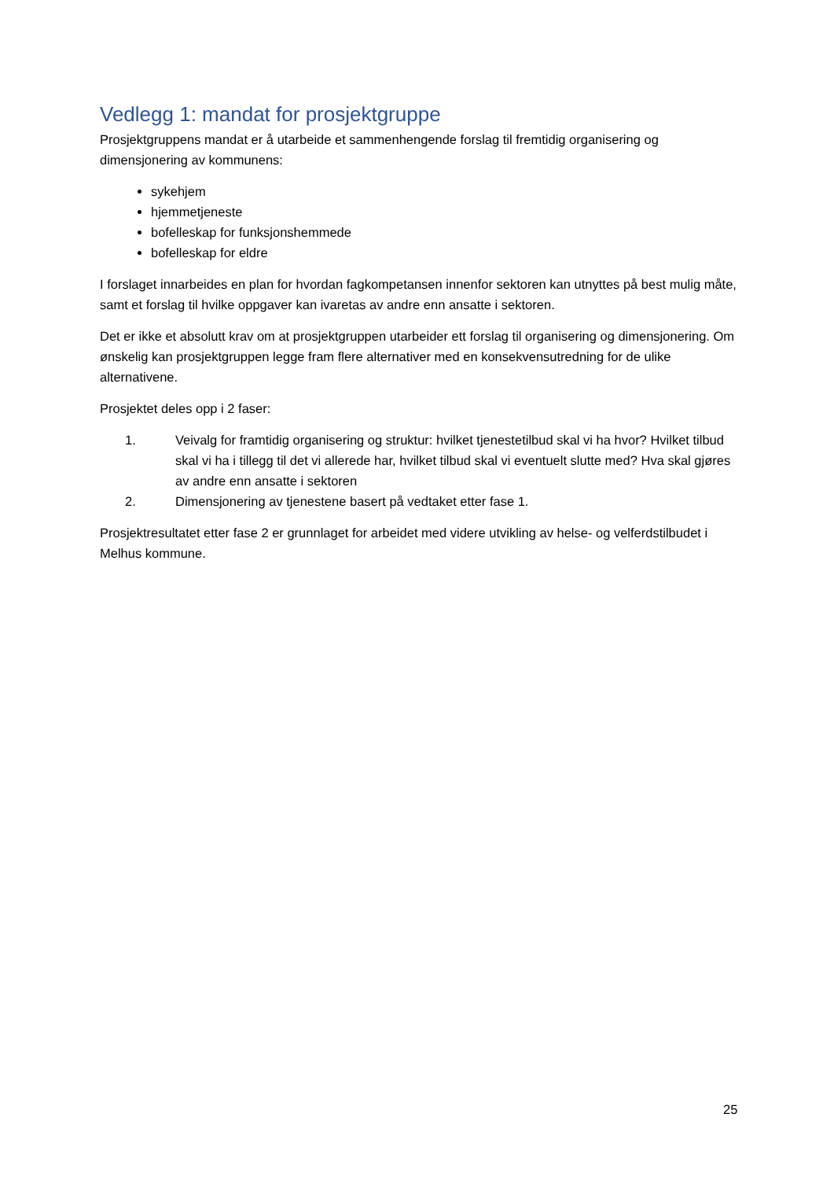Vedlegg 1: mandat for prosjektgruppe
Prosjektgruppens mandat er å utarbeide et sammenhengende forslag til fremtidig organisering og dimensjonering av kommunens:
sykehjem
hjemmetjeneste
bofelleskap for funksjonshemmede
bofelleskap for eldre
I forslaget innarbeides en plan for hvordan fagkompetansen innenfor sektoren kan utnyttes på best mulig måte, samt et forslag til hvilke oppgaver kan ivaretas av andre enn ansatte i sektoren.
Det er ikke et absolutt krav om at prosjektgruppen utarbeider ett forslag til organisering og dimensjonering. Om ønskelig kan prosjektgruppen legge fram flere alternativer med en konsekvensutredning for de ulike alternativene.
Prosjektet deles opp i 2 faser:
1. Veivalg for framtidig organisering og struktur: hvilket tjenestetilbud skal vi ha hvor? Hvilket tilbud skal vi ha i tillegg til det vi allerede har, hvilket tilbud skal vi eventuelt slutte med? Hva skal gjøres av andre enn ansatte i sektoren
2. Dimensjonering av tjenestene basert på vedtaket etter fase 1.
Prosjektresultatet etter fase 2 er grunnlaget for arbeidet med videre utvikling av helse- og velferdstilbudet i Melhus kommune.
25